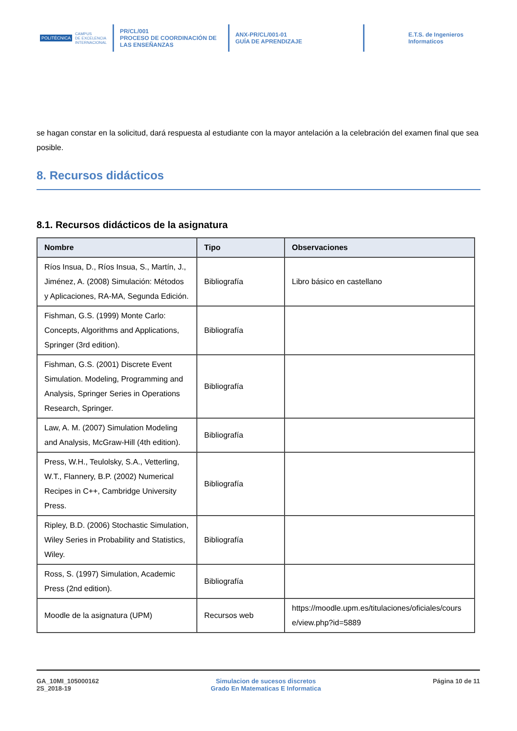POLITÉCNICA CAMPUS
DE EXCELENCIA
INTERNACIONAL
PR/CL/001
PROCESO DE COORDINACIÓN DE LAS ENSEÑANZAS
ANX-PR/CL/001-01
GUÍA DE APRENDIZAJE
E.T.S. de Ingenieros
Informaticos
se hagan constar en la solicitud, dará respuesta al estudiante con la mayor antelación a la celebración del examen final que sea posible.
8. Recursos didácticos
8.1. Recursos didácticos de la asignatura
| Nombre | Tipo | Observaciones |
| --- | --- | --- |
| Ríos Insua, D., Ríos Insua, S., Martín, J., Jiménez, A. (2008) Simulación: Métodos y Aplicaciones, RA-MA, Segunda Edición. | Bibliografía | Libro básico en castellano |
| Fishman, G.S. (1999) Monte Carlo: Concepts, Algorithms and Applications, Springer (3rd edition). | Bibliografía | |
| Fishman, G.S. (2001) Discrete Event Simulation. Modeling, Programming and Analysis, Springer Series in Operations Research, Springer. | Bibliografía | |
| Law, A. M. (2007) Simulation Modeling and Analysis, McGraw-Hill (4th edition). | Bibliografía | |
| Press, W.H., Teulolsky, S.A., Vetterling, W.T., Flannery, B.P. (2002) Numerical Recipes in C++, Cambridge University Press. | Bibliografía | |
| Ripley, B.D. (2006) Stochastic Simulation, Wiley Series in Probability and Statistics, Wiley. | Bibliografía | |
| Ross, S. (1997) Simulation, Academic Press (2nd edition). | Bibliografía | |
| Moodle de la asignatura (UPM) | Recursos web | https://moodle.upm.es/titulaciones/oficiales/course/view.php?id=5889 |
GA_10MI_105000162
2S_2018-19
Simulacion de sucesos discretos
Grado En Matematicas E Informatica
Página 10 de 11